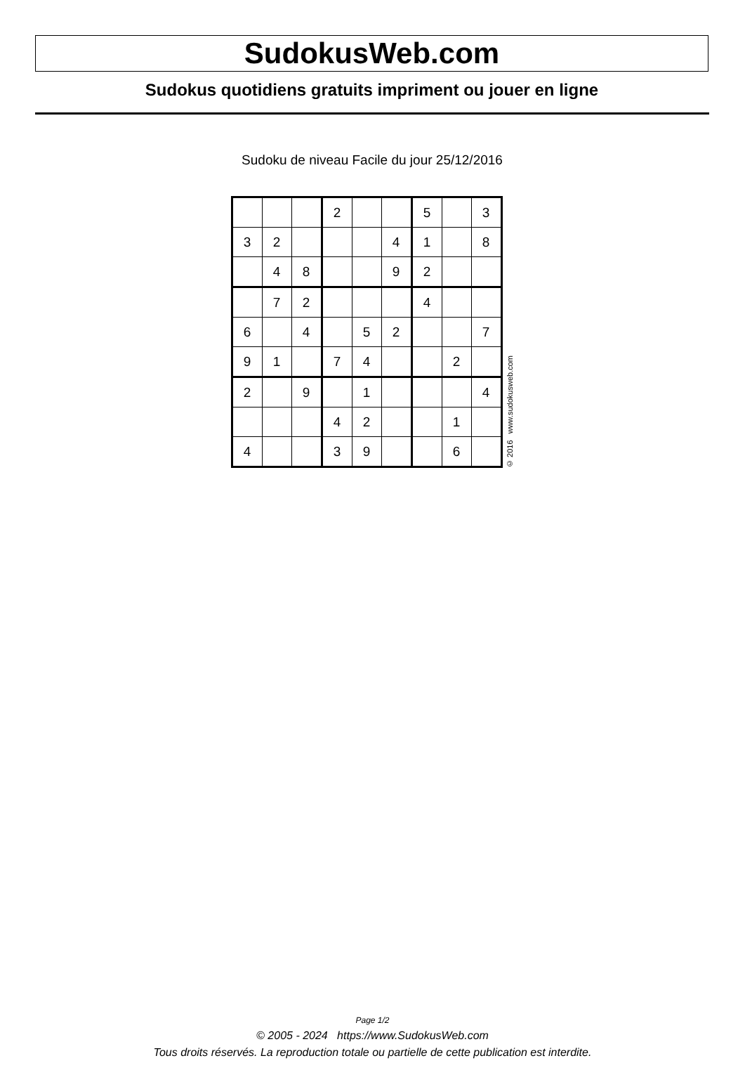SudokusWeb.com
Sudokus quotidiens gratuits impriment ou jouer en ligne
Sudoku de niveau Facile du jour 25/12/2016
| | | | 2 | | | 5 | | 3 |
| 3 | 2 | | | | 4 | 1 | | 8 |
| | 4 | 8 | | | 9 | 2 | | |
| | 7 | 2 | | | | 4 | | |
| 6 | | 4 | | 5 | 2 | | | 7 |
| 9 | 1 | | 7 | 4 | | | 2 | |
| 2 | | 9 | | 1 | | | | 4 |
| | | | 4 | 2 | | | 1 | |
| 4 | | | 3 | 9 | | | 6 | |
© 2016 www.sudokusweb.com
Page 1/2
© 2005 - 2024 https://www.SudokusWeb.com
Tous droits réservés. La reproduction totale ou partielle de cette publication est interdite.